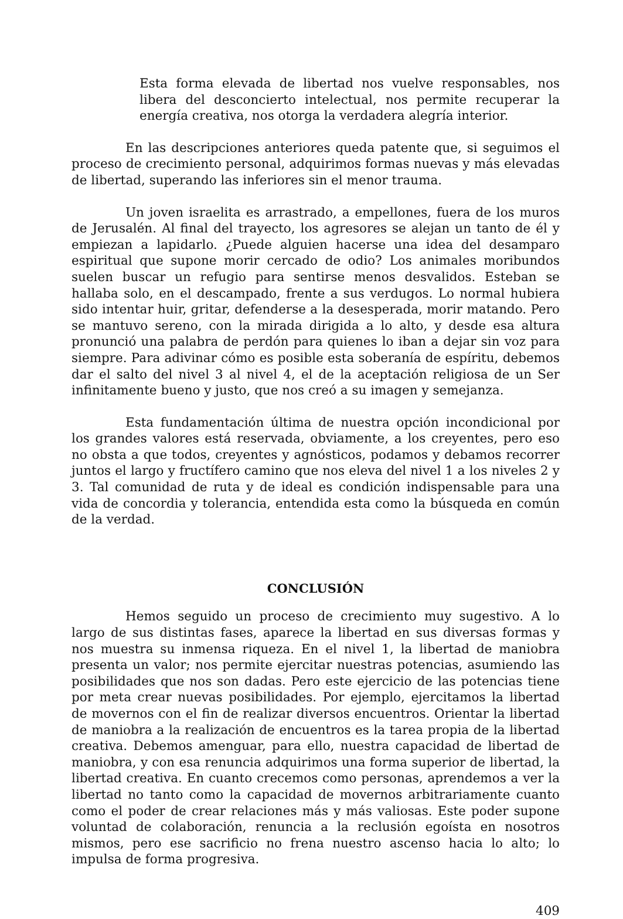Esta forma elevada de libertad nos vuelve responsables, nos libera del desconcierto intelectual, nos permite recuperar la energía creativa, nos otorga la verdadera alegría interior.
En las descripciones anteriores queda patente que, si seguimos el proceso de crecimiento personal, adquirimos formas nuevas y más elevadas de libertad, superando las inferiores sin el menor trauma.
Un joven israelita es arrastrado, a empellones, fuera de los muros de Jerusalén. Al final del trayecto, los agresores se alejan un tanto de él y empiezan a lapidarlo. ¿Puede alguien hacerse una idea del desamparo espiritual que supone morir cercado de odio? Los animales moribundos suelen buscar un refugio para sentirse menos desvalidos. Esteban se hallaba solo, en el descampado, frente a sus verdugos. Lo normal hubiera sido intentar huir, gritar, defenderse a la desesperada, morir matando. Pero se mantuvo sereno, con la mirada dirigida a lo alto, y desde esa altura pronunció una palabra de perdón para quienes lo iban a dejar sin voz para siempre. Para adivinar cómo es posible esta soberanía de espíritu, debemos dar el salto del nivel 3 al nivel 4, el de la aceptación religiosa de un Ser infinitamente bueno y justo, que nos creó a su imagen y semejanza.
Esta fundamentación última de nuestra opción incondicional por los grandes valores está reservada, obviamente, a los creyentes, pero eso no obsta a que todos, creyentes y agnósticos, podamos y debamos recorrer juntos el largo y fructífero camino que nos eleva del nivel 1 a los niveles 2 y 3. Tal comunidad de ruta y de ideal es condición indispensable para una vida de concordia y tolerancia, entendida esta como la búsqueda en común de la verdad.
CONCLUSIÓN
Hemos seguido un proceso de crecimiento muy sugestivo. A lo largo de sus distintas fases, aparece la libertad en sus diversas formas y nos muestra su inmensa riqueza. En el nivel 1, la libertad de maniobra presenta un valor; nos permite ejercitar nuestras potencias, asumiendo las posibilidades que nos son dadas. Pero este ejercicio de las potencias tiene por meta crear nuevas posibilidades. Por ejemplo, ejercitamos la libertad de movernos con el fin de realizar diversos encuentros. Orientar la libertad de maniobra a la realización de encuentros es la tarea propia de la libertad creativa. Debemos amenguar, para ello, nuestra capacidad de libertad de maniobra, y con esa renuncia adquirimos una forma superior de libertad, la libertad creativa. En cuanto crecemos como personas, aprendemos a ver la libertad no tanto como la capacidad de movernos arbitrariamente cuanto como el poder de crear relaciones más y más valiosas. Este poder supone voluntad de colaboración, renuncia a la reclusión egoísta en nosotros mismos, pero ese sacrificio no frena nuestro ascenso hacia lo alto; lo impulsa de forma progresiva.
409